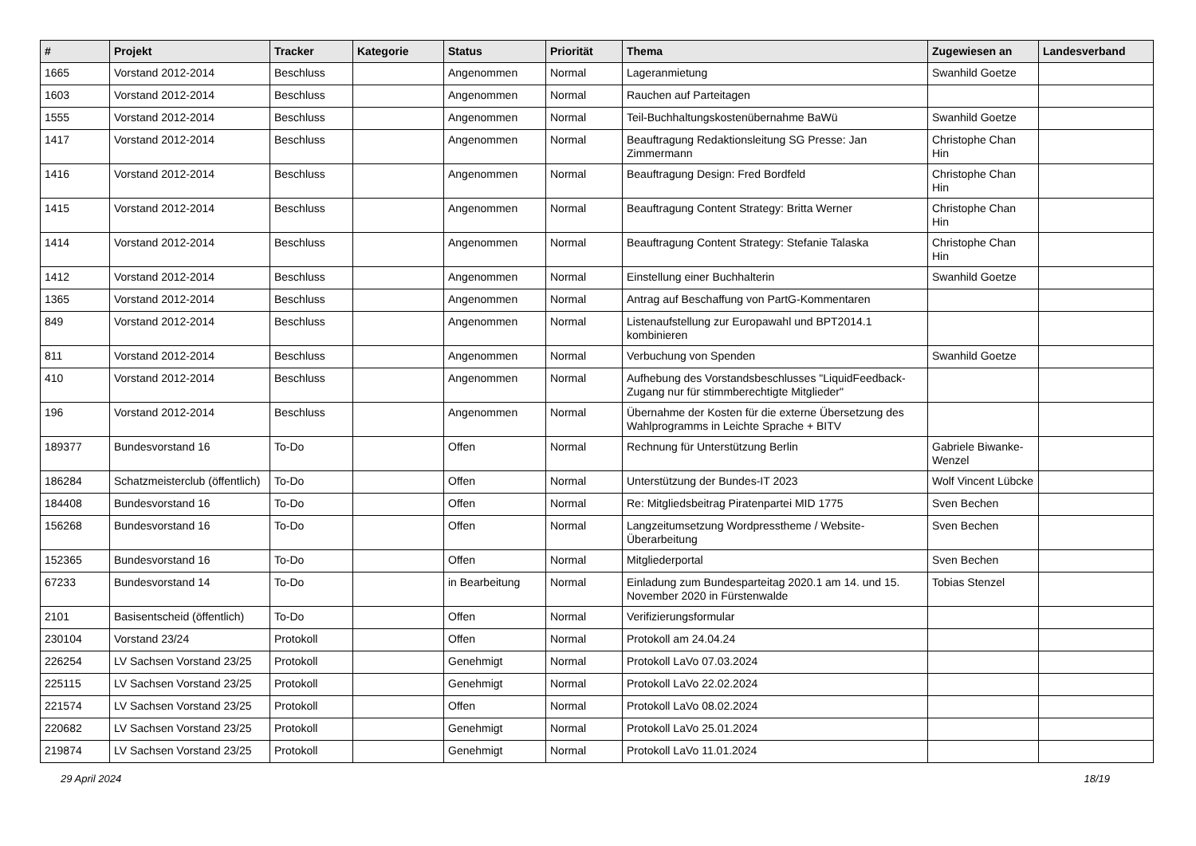| # | Projekt | Tracker | Kategorie | Status | Priorität | Thema | Zugewiesen an | Landesverband |
| --- | --- | --- | --- | --- | --- | --- | --- | --- |
| 1665 | Vorstand 2012-2014 | Beschluss | | Angenommen | Normal | Lageranmietung | Swanhild Goetze | |
| 1603 | Vorstand 2012-2014 | Beschluss | | Angenommen | Normal | Rauchen auf Parteitagen | | |
| 1555 | Vorstand 2012-2014 | Beschluss | | Angenommen | Normal | Teil-Buchhaltungskostenübernahme BaWü | Swanhild Goetze | |
| 1417 | Vorstand 2012-2014 | Beschluss | | Angenommen | Normal | Beauftragung Redaktionsleitung SG Presse: Jan Zimmermann | Christophe Chan Hin | |
| 1416 | Vorstand 2012-2014 | Beschluss | | Angenommen | Normal | Beauftragung Design: Fred Bordfeld | Christophe Chan Hin | |
| 1415 | Vorstand 2012-2014 | Beschluss | | Angenommen | Normal | Beauftragung Content Strategy: Britta Werner | Christophe Chan Hin | |
| 1414 | Vorstand 2012-2014 | Beschluss | | Angenommen | Normal | Beauftragung Content Strategy: Stefanie Talaska | Christophe Chan Hin | |
| 1412 | Vorstand 2012-2014 | Beschluss | | Angenommen | Normal | Einstellung einer Buchhalterin | Swanhild Goetze | |
| 1365 | Vorstand 2012-2014 | Beschluss | | Angenommen | Normal | Antrag auf Beschaffung von PartG-Kommentaren | | |
| 849 | Vorstand 2012-2014 | Beschluss | | Angenommen | Normal | Listenaufstellung zur Europawahl und BPT2014.1 kombinieren | | |
| 811 | Vorstand 2012-2014 | Beschluss | | Angenommen | Normal | Verbuchung von Spenden | Swanhild Goetze | |
| 410 | Vorstand 2012-2014 | Beschluss | | Angenommen | Normal | Aufhebung des Vorstandsbeschlusses "LiquidFeedback-Zugang nur für stimmberechtigte Mitglieder" | | |
| 196 | Vorstand 2012-2014 | Beschluss | | Angenommen | Normal | Übernahme der Kosten für die externe Übersetzung des Wahlprogramms in Leichte Sprache + BITV | | |
| 189377 | Bundesvorstand 16 | To-Do | | Offen | Normal | Rechnung für Unterstützung Berlin | Gabriele Biwanke-Wenzel | |
| 186284 | Schatzmeisterclub (öffentlich) | To-Do | | Offen | Normal | Unterstützung der Bundes-IT 2023 | Wolf Vincent Lübcke | |
| 184408 | Bundesvorstand 16 | To-Do | | Offen | Normal | Re: Mitgliedsbeitrag Piratenpartei MID 1775 | Sven Bechen | |
| 156268 | Bundesvorstand 16 | To-Do | | Offen | Normal | Langzeitumsetzung Wordpresstheme / Website-Überarbeitung | Sven Bechen | |
| 152365 | Bundesvorstand 16 | To-Do | | Offen | Normal | Mitgliederportal | Sven Bechen | |
| 67233 | Bundesvorstand 14 | To-Do | | in Bearbeitung | Normal | Einladung zum Bundesparteitag 2020.1 am 14. und 15. November 2020 in Fürstenwalde | Tobias Stenzel | |
| 2101 | Basisentscheid (öffentlich) | To-Do | | Offen | Normal | Verifizierungsformular | | |
| 230104 | Vorstand 23/24 | Protokoll | | Offen | Normal | Protokoll am 24.04.24 | | |
| 226254 | LV Sachsen Vorstand 23/25 | Protokoll | | Genehmigt | Normal | Protokoll LaVo 07.03.2024 | | |
| 225115 | LV Sachsen Vorstand 23/25 | Protokoll | | Genehmigt | Normal | Protokoll LaVo 22.02.2024 | | |
| 221574 | LV Sachsen Vorstand 23/25 | Protokoll | | Offen | Normal | Protokoll LaVo 08.02.2024 | | |
| 220682 | LV Sachsen Vorstand 23/25 | Protokoll | | Genehmigt | Normal | Protokoll LaVo 25.01.2024 | | |
| 219874 | LV Sachsen Vorstand 23/25 | Protokoll | | Genehmigt | Normal | Protokoll LaVo 11.01.2024 | | |
29 April 2024 18/19